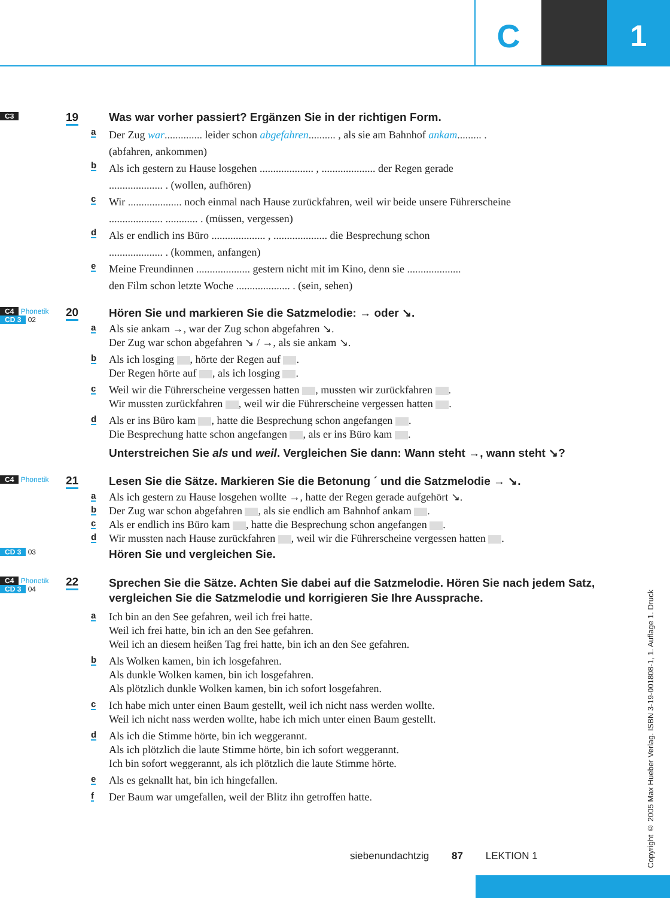C 1
C3 19
Was war vorher passiert? Ergänzen Sie in der richtigen Form.
a Der Zug war.............. leider schon abgefahren.......... , als sie am Bahnhof ankam......... .
(abfahren, ankommen)
b Als ich gestern zu Hause losgehen .................... , .................... der Regen gerade
.................... . (wollen, aufhören)
c Wir .................... noch einmal nach Hause zurückfahren, weil wir beide unsere Führerscheine
.................... ............ . (müssen, vergessen)
d Als er endlich ins Büro .................... , .................... die Besprechung schon
.................... . (kommen, anfangen)
e Meine Freundinnen .................... gestern nicht mit im Kino, denn sie ....................
den Film schon letzte Woche .................... . (sein, sehen)
C4 Phonetik
CD 3 02
20
Hören Sie und markieren Sie die Satzmelodie: → oder ↘.
a Als sie ankam →, war der Zug schon abgefahren ↘.
Der Zug war schon abgefahren ↘ / →, als sie ankam ↘.
b Als ich losging , hörte der Regen auf .
Der Regen hörte auf , als ich losging .
c Weil wir die Führerscheine vergessen hatten , mussten wir zurückfahren .
Wir mussten zurückfahren , weil wir die Führerscheine vergessen hatten .
d Als er ins Büro kam , hatte die Besprechung schon angefangen .
Die Besprechung hatte schon angefangen , als er ins Büro kam .
Unterstreichen Sie als und weil. Vergleichen Sie dann: Wann steht →, wann steht ↘?
C4 Phonetik 21
Lesen Sie die Sätze. Markieren Sie die Betonung ´ und die Satzmelodie → ↘.
a Als ich gestern zu Hause losgehen wollte →, hatte der Regen gerade aufgehört ↘.
b Der Zug war schon abgefahren , als sie endlich am Bahnhof ankam .
c Als er endlich ins Büro kam , hatte die Besprechung schon angefangen .
d Wir mussten nach Hause zurückfahren , weil wir die Führerscheine vergessen hatten .
CD 3 03
Hören Sie und vergleichen Sie.
C4 Phonetik
CD 3 04
22
Sprechen Sie die Sätze. Achten Sie dabei auf die Satzmelodie. Hören Sie nach jedem Satz, vergleichen Sie die Satzmelodie und korrigieren Sie Ihre Aussprache.
a Ich bin an den See gefahren, weil ich frei hatte.
Weil ich frei hatte, bin ich an den See gefahren.
Weil ich an diesem heißen Tag frei hatte, bin ich an den See gefahren.
b Als Wolken kamen, bin ich losgefahren.
Als dunkle Wolken kamen, bin ich losgefahren.
Als plötzlich dunkle Wolken kamen, bin ich sofort losgefahren.
c Ich habe mich unter einen Baum gestellt, weil ich nicht nass werden wollte.
Weil ich nicht nass werden wollte, habe ich mich unter einen Baum gestellt.
d Als ich die Stimme hörte, bin ich weggerannt.
Als ich plötzlich die laute Stimme hörte, bin ich sofort weggerannt.
Ich bin sofort weggerannt, als ich plötzlich die laute Stimme hörte.
e Als es geknallt hat, bin ich hingefallen.
f Der Baum war umgefallen, weil der Blitz ihn getroffen hatte.
Copyright © 2005 Max Hueber Verlag. ISBN 3-19-001808-1, 1. Auflage 1. Druck
siebenundachtzig 87 LEKTION 1